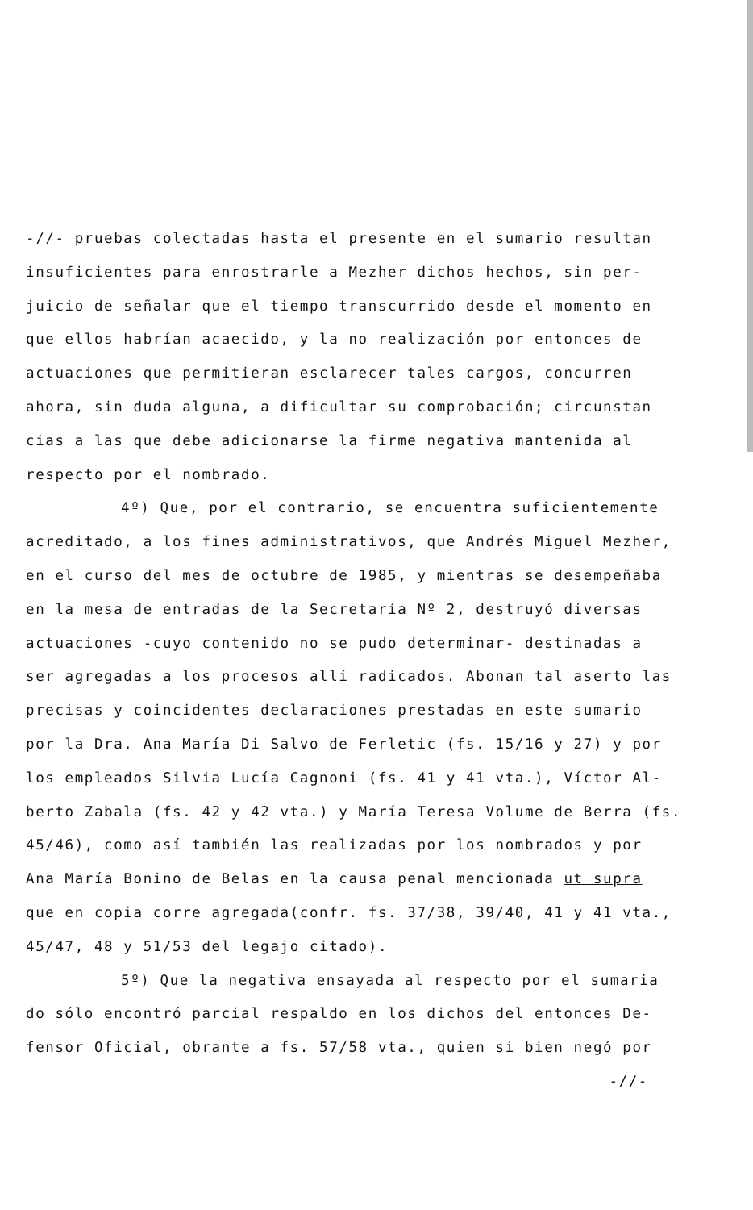-//- pruebas colectadas hasta el presente en el sumario resultan
insuficientes para enrostrarle a Mezher dichos hechos, sin per-
juicio de señalar que el tiempo transcurrido desde el momento en
que ellos habrían acaecido, y la no realización por entonces de
actuaciones que permitieran esclarecer tales cargos, concurren
ahora, sin duda alguna, a dificultar su comprobación; circunstan
cias a las que debe adicionarse la firme negativa mantenida al
respecto por el nombrado.
4º) Que, por el contrario, se encuentra suficientemente
acreditado, a los fines administrativos, que Andrés Miguel Mezher,
en el curso del mes de octubre de 1985, y mientras se desempeñaba
en la mesa de entradas de la Secretaría Nº 2, destruyó diversas
actuaciones -cuyo contenido no se pudo determinar- destinadas a
ser agregadas a los procesos allí radicados. Abonan tal aserto las
precisas y coincidentes declaraciones prestadas en este sumario
por la Dra. Ana María Di Salvo de Ferletic (fs. 15/16 y 27) y por
los empleados Silvia Lucía Cagnoni (fs. 41 y 41 vta.), Víctor Al-
berto Zabala (fs. 42 y 42 vta.) y María Teresa Volume de Berra (fs.
45/46), como así también las realizadas por los nombrados y por
Ana María Bonino de Belas en la causa penal mencionada ut supra
que en copia corre agregada(confr. fs. 37/38, 39/40, 41 y 41 vta.,
45/47, 48 y 51/53 del legajo citado).
5º) Que la negativa ensayada al respecto por el sumaria
do sólo encontró parcial respaldo en los dichos del entonces De-
fensor Oficial, obrante a fs. 57/58 vta., quien si bien negó por
-//-